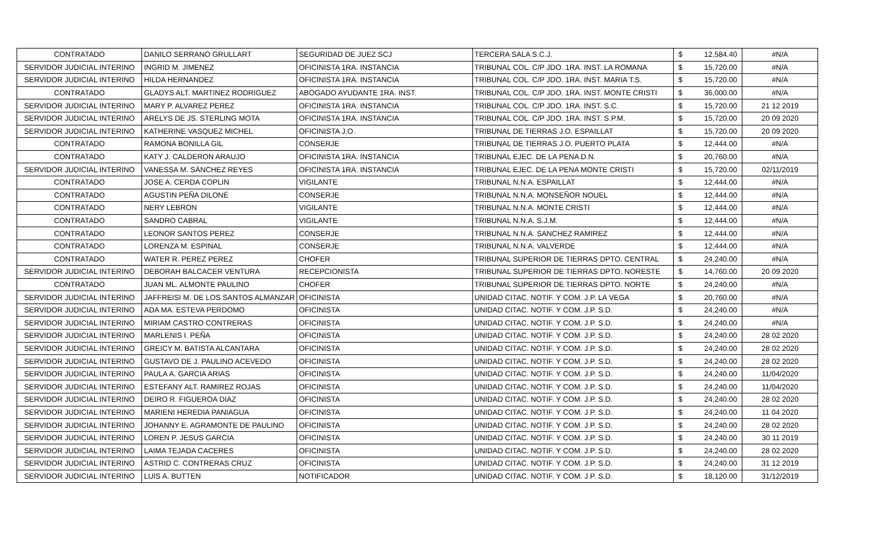| CONTRATADO | DANILO SERRANO GRULLART | SEGURIDAD DE JUEZ SCJ | TERCERA SALA S.C.J. | $ | 12,584.40 | #N/A |
| SERVIDOR JUDICIAL INTERINO | INGRID M. JIMENEZ | OFICINISTA 1RA. INSTANCIA | TRIBUNAL COL. C/P JDO. 1RA. INST. LA ROMANA | $ | 15,720.00 | #N/A |
| SERVIDOR JUDICIAL INTERINO | HILDA HERNANDEZ | OFICINISTA 1RA. INSTANCIA | TRIBUNAL COL. C/P JDO. 1RA. INST. MARIA T.S. | $ | 15,720.00 | #N/A |
| CONTRATADO | GLADYS ALT. MARTINEZ RODRIGUEZ | ABOGADO AYUDANTE 1RA. INST. | TRIBUNAL COL. C/P JDO. 1RA. INST. MONTE CRISTI | $ | 36,000.00 | #N/A |
| SERVIDOR JUDICIAL INTERINO | MARY P. ALVAREZ PEREZ | OFICINISTA 1RA. INSTANCIA | TRIBUNAL COL. C/P JDO. 1RA. INST. S.C. | $ | 15,720.00 | 21 12 2019 |
| SERVIDOR JUDICIAL INTERINO | ARELYS DE JS. STERLING MOTA | OFICINISTA 1RA. INSTANCIA | TRIBUNAL COL. C/P JDO. 1RA. INST. S.P.M. | $ | 15,720.00 | 20 09 2020 |
| SERVIDOR JUDICIAL INTERINO | KATHERINE VASQUEZ MICHEL | OFICINISTA J.O. | TRIBUNAL DE TIERRAS J.O. ESPAILLAT | $ | 15,720.00 | 20 09 2020 |
| CONTRATADO | RAMONA BONILLA GIL | CONSERJE | TRIBUNAL DE TIERRAS J.O. PUERTO PLATA | $ | 12,444.00 | #N/A |
| CONTRATADO | KATY J. CALDERON ARAUJO | OFICINISTA 1RA. INSTANCIA | TRIBUNAL EJEC. DE LA PENA D.N. | $ | 20,760.00 | #N/A |
| SERVIDOR JUDICIAL INTERINO | VANESSA M. SÁNCHEZ REYES | OFICINISTA 1RA. INSTANCIA | TRIBUNAL EJEC. DE LA PENA MONTE CRISTI | $ | 15,720.00 | 02/11/2019 |
| CONTRATADO | JOSE A. CERDA COPLIN | VIGILANTE | TRIBUNAL N.N.A. ESPAILLAT | $ | 12,444.00 | #N/A |
| CONTRATADO | AGUSTIN PEÑA DILONÉ | CONSERJE | TRIBUNAL N.N.A. MONSEÑOR NOUEL | $ | 12,444.00 | #N/A |
| CONTRATADO | NERY LEBRON | VIGILANTE | TRIBUNAL N.N.A. MONTE CRISTI | $ | 12,444.00 | #N/A |
| CONTRATADO | SANDRO CABRAL | VIGILANTE | TRIBUNAL N.N.A. S.J.M. | $ | 12,444.00 | #N/A |
| CONTRATADO | LEONOR SANTOS PEREZ | CONSERJE | TRIBUNAL N.N.A. SANCHEZ RAMIREZ | $ | 12,444.00 | #N/A |
| CONTRATADO | LORENZA M. ESPINAL | CONSERJE | TRIBUNAL N.N.A. VALVERDE | $ | 12,444.00 | #N/A |
| CONTRATADO | WATER R. PEREZ PEREZ | CHOFER | TRIBUNAL SUPERIOR DE TIERRAS DPTO. CENTRAL | $ | 24,240.00 | #N/A |
| SERVIDOR JUDICIAL INTERINO | DEBORAH BALCACER VENTURA | RECEPCIONISTA | TRIBUNAL SUPERIOR DE TIERRAS DPTO. NORESTE | $ | 14,760.00 | 20 09 2020 |
| CONTRATADO | JUAN ML. ALMONTE PAULINO | CHOFER | TRIBUNAL SUPERIOR DE TIERRAS DPTO. NORTE | $ | 24,240.00 | #N/A |
| SERVIDOR JUDICIAL INTERINO | JAFFREISI M. DE LOS SANTOS ALMANZAR | OFICINISTA | UNIDAD CITAC. NOTIF. Y COM. J.P. LA VEGA | $ | 20,760.00 | #N/A |
| SERVIDOR JUDICIAL INTERINO | ADA MA. ESTEVA PERDOMO | OFICINISTA | UNIDAD CITAC. NOTIF. Y COM. J.P. S.D. | $ | 24,240.00 | #N/A |
| SERVIDOR JUDICIAL INTERINO | MIRIAM CASTRO CONTRERAS | OFICINISTA | UNIDAD CITAC. NOTIF. Y COM. J.P. S.D. | $ | 24,240.00 | #N/A |
| SERVIDOR JUDICIAL INTERINO | MARLENIS I. PEÑA | OFICINISTA | UNIDAD CITAC. NOTIF. Y COM. J.P. S.D. | $ | 24,240.00 | 28 02 2020 |
| SERVIDOR JUDICIAL INTERINO | GREICY M. BATISTA ALCANTARA | OFICINISTA | UNIDAD CITAC. NOTIF. Y COM. J.P. S.D. | $ | 24,240.00 | 28 02 2020 |
| SERVIDOR JUDICIAL INTERINO | GUSTAVO DE J. PAULINO ACEVEDO | OFICINISTA | UNIDAD CITAC. NOTIF. Y COM. J.P. S.D. | $ | 24,240.00 | 28 02 2020 |
| SERVIDOR JUDICIAL INTERINO | PAULA A. GARCIA ARIAS | OFICINISTA | UNIDAD CITAC. NOTIF. Y COM. J.P. S.D. | $ | 24,240.00 | 11/04/2020 |
| SERVIDOR JUDICIAL INTERINO | ESTEFANY ALT. RAMIREZ ROJAS | OFICINISTA | UNIDAD CITAC. NOTIF. Y COM. J.P. S.D. | $ | 24,240.00 | 11/04/2020 |
| SERVIDOR JUDICIAL INTERINO | DEIRO R. FIGUEROA DIAZ | OFICINISTA | UNIDAD CITAC. NOTIF. Y COM. J.P. S.D. | $ | 24,240.00 | 28 02 2020 |
| SERVIDOR JUDICIAL INTERINO | MARIENI HEREDIA PANIAGUA | OFICINISTA | UNIDAD CITAC. NOTIF. Y COM. J.P. S.D. | $ | 24,240.00 | 11 04 2020 |
| SERVIDOR JUDICIAL INTERINO | JOHANNY E. AGRAMONTE DE PAULINO | OFICINISTA | UNIDAD CITAC. NOTIF. Y COM. J.P. S.D. | $ | 24,240.00 | 28 02 2020 |
| SERVIDOR JUDICIAL INTERINO | LOREN P. JESUS GARCIA | OFICINISTA | UNIDAD CITAC. NOTIF. Y COM. J.P. S.D. | $ | 24,240.00 | 30 11 2019 |
| SERVIDOR JUDICIAL INTERINO | LAIMA TEJADA CACERES | OFICINISTA | UNIDAD CITAC. NOTIF. Y COM. J.P. S.D. | $ | 24,240.00 | 28 02 2020 |
| SERVIDOR JUDICIAL INTERINO | ASTRID C. CONTRERAS CRUZ | OFICINISTA | UNIDAD CITAC. NOTIF. Y COM. J.P. S.D. | $ | 24,240.00 | 31 12 2019 |
| SERVIDOR JUDICIAL INTERINO | LUIS A. BUTTEN | NOTIFICADOR | UNIDAD CITAC. NOTIF. Y COM. J.P. S.D. | $ | 18,120.00 | 31/12/2019 |